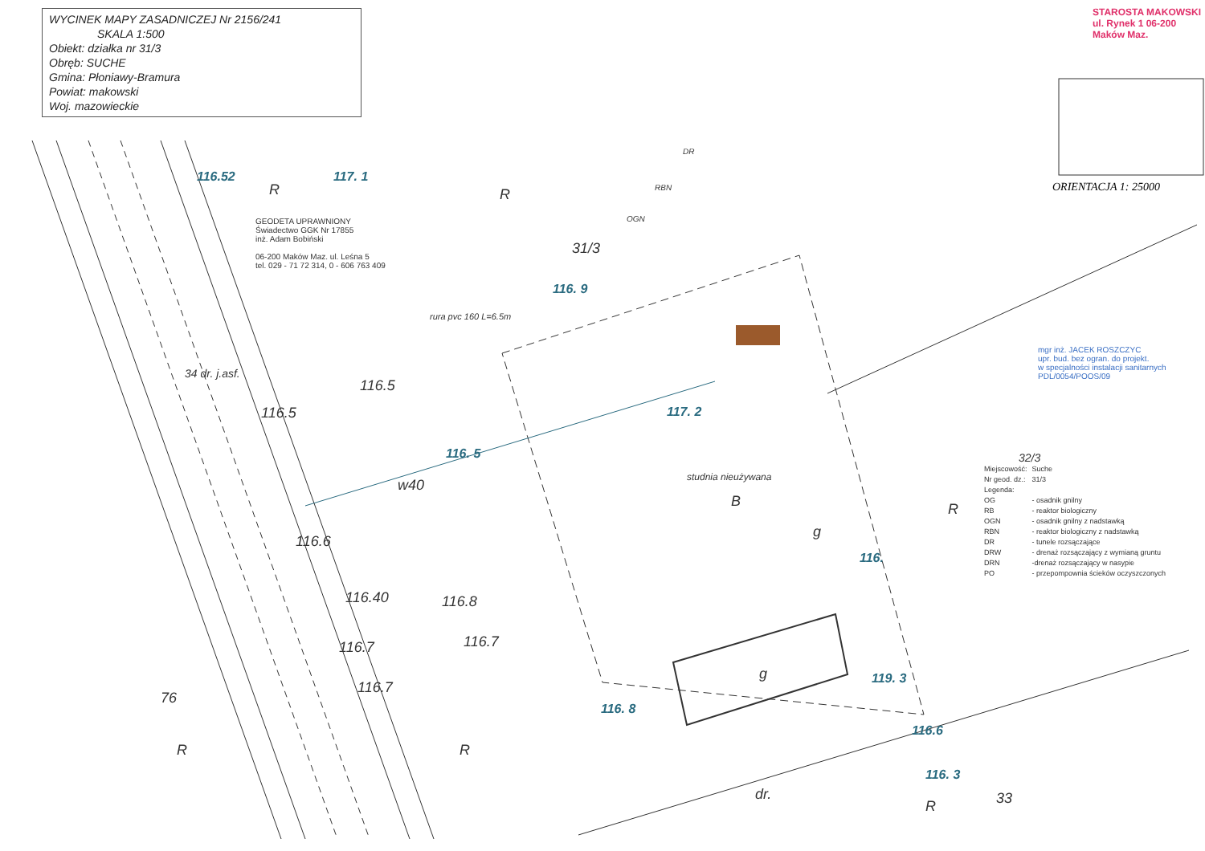WYCINEK MAPY ZASADNICZEJ Nr 2156/241
SKALA 1:500
Obiekt: działka nr 31/3
Obręb: SUCHE
Gmina: Płoniawy-Bramura
Powiat: makowski
Woj. mazowieckie
STAROSTA MAKOWSKI ul. Rynek 1 06-200 Maków Maz.
116.52
117. 1
116. 9
116. 5
117. 2
116.
119. 3
116. 8
116.6
116. 3
R
R
31/3
116.5
B
g
g
76
R
R
R
R
33
w40
116.5
116.6
116.40
116.8
116.7
116.7
116.7
dr.
studnia nieużywana
rura pvc 160 L=6.5m
34 dr. j.asf.
DR
RBN
OGN
32/3
GEODETA UPRAWNIONY
Świadectwo GGK Nr 17855
inż. Adam Bobiński
06-200 Maków Maz. ul. Leśna 5
tel. 029 - 71 72 314, 0 - 606 763 409
ORIENTACJA 1: 25000
mgr inż. JACEK ROSZCZYC
upr. bud. bez ogran. do projekt.
w specjalności instalacji sanitarnych
PDL/0054/POOS/09
| Miejscowość: | Suche |
| Nr geod. dz.: | 31/3 |
| Legenda: | |
| OG | - osadnik gnilny |
| RB | - reaktor biologiczny |
| OGN | - osadnik gnilny z nadstawką |
| RBN | - reaktor biologiczny z nadstawką |
| DR | - tunele rozsączające |
| DRW | - drenaż rozsączający z wymianą gruntu |
| DRN | -drenaż rozsączający w nasypie |
| PO | - przepompownia ścieków oczyszczonych |